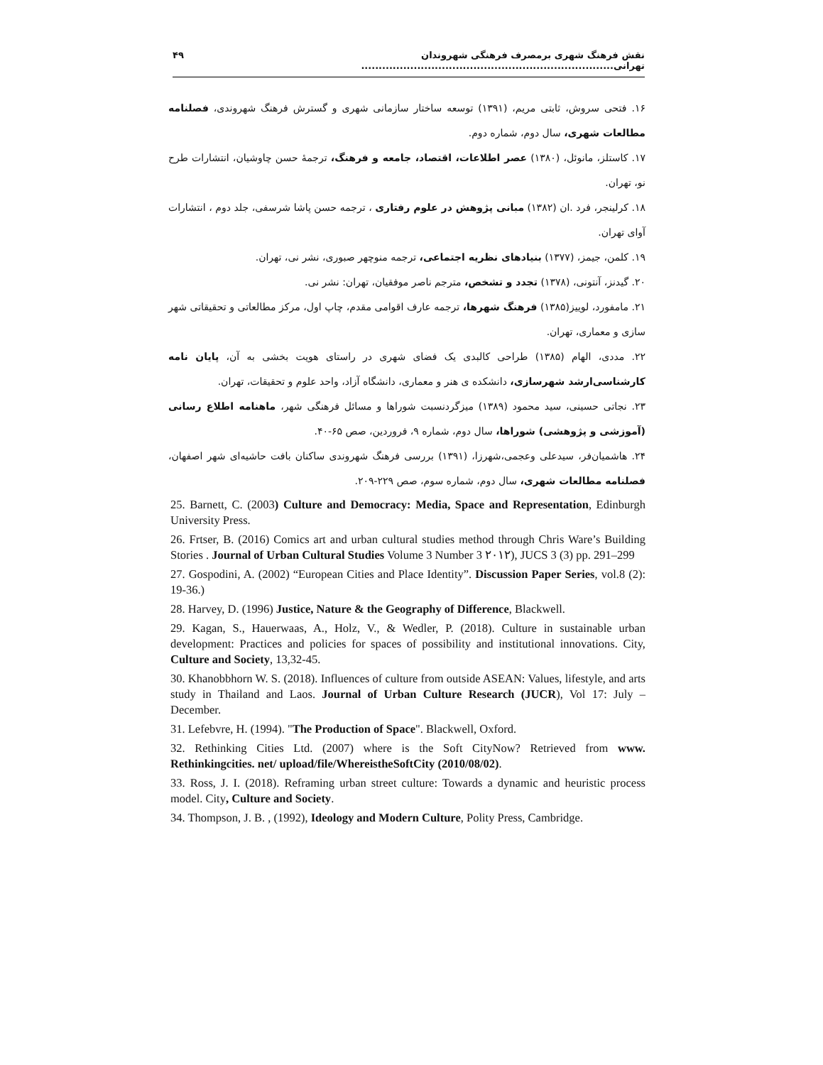نقش فرهنگ شهری برمصرف فرهنگی شهروندان تهرانی........................................................................ ۴۹
۱۶. فتحی سروش، ثابتی مریم، (۱۳۹۱) توسعه ساختار سازمانی شهری و گسترش فرهنگ شهروندی، فصلنامه مطالعات شهری، سال دوم، شماره دوم.
۱۷. کاستلز، مانوئل، (۱۳۸۰) عصر اطلاعات، اقتصاد، جامعه و فرهنگ، ترجمهٔ حسن چاوشیان، انتشارات طرح نو، تهران.
۱۸. کرلینجر، فرد .ان (۱۳۸۲) مبانی پژوهش در علوم رفتاری ، ترجمه حسن پاشا شرسفی، جلد دوم ، انتشارات آوای تهران.
۱۹. کلمن، جیمز، (۱۳۷۷) بنیادهای نظریه اجتماعی، ترجمه منوچهر صبوری، نشر نی، تهران.
۲۰. گیدنز، آنتونی، (۱۳۷۸) تجدد و تشخص، مترجم ناصر موفقیان، تهران: نشر نی.
۲۱. مامفورد، لوییز(۱۳۸۵) فرهنگ شهرها، ترجمه عارف اقوامی مقدم، چاپ اول، مرکز مطالعاتی و تحقیقاتی شهر سازی و معماری، تهران.
۲۲. مددی، الهام (۱۳۸۵) طراحی کالبدی یک فضای شهری در راستای هویت بخشی به آن، پایان نامه کارشناسی‌ارشد شهرسازی، دانشکده ی هنر و معماری، دانشگاه آزاد، واحد علوم و تحقیقات، تهران.
۲۳. نجاتی حسینی، سید محمود (۱۳۸۹) میزگردنسبت شوراها و مسائل فرهنگی شهر، ماهنامه اطلاع رسانی (آموزشی و پژوهشی) شوراها، سال دوم، شماره ۹، فروردین، صص ۶۵-۴۰.
۲۴. هاشمیان‌فر، سیدعلی وعجمی،شهرزا، (۱۳۹۱) بررسی فرهنگ شهروندی ساکنان بافت حاشیه‌ای شهر اصفهان، فصلنامه مطالعات شهری، سال دوم، شماره سوم، صص ۲۲۹-۲۰۹.
25. Barnett, C. (2003) Culture and Democracy: Media, Space and Representation, Edinburgh University Press.
26. Frtser, B. (2016) Comics art and urban cultural studies method through Chris Ware’s Building Stories . Journal of Urban Cultural Studies Volume 3 Number 3 ۲۰۱۲), JUCS 3 (3) pp. 291–299
27. Gospodini, A. (2002) “European Cities and Place Identity”. Discussion Paper Series, vol.8 (2): 19-36.)
28. Harvey, D. (1996) Justice, Nature & the Geography of Difference, Blackwell.
29. Kagan, S., Hauerwaas, A., Holz, V., & Wedler, P. (2018). Culture in sustainable urban development: Practices and policies for spaces of possibility and institutional innovations. City, Culture and Society, 13,32-45.
30. Khanobbhorn W. S. (2018). Influences of culture from outside ASEAN: Values, lifestyle, and arts study in Thailand and Laos. Journal of Urban Culture Research (JUCR), Vol 17: July – December.
31. Lefebvre, H. (1994). "The Production of Space". Blackwell, Oxford.
32. Rethinking Cities Ltd. (2007) where is the Soft CityNow? Retrieved from www. Rethinkingcities. net/ upload/file/WhereistheSoftCity (2010/08/02).
33. Ross, J. I. (2018). Reframing urban street culture: Towards a dynamic and heuristic process model. City, Culture and Society.
34. Thompson, J. B. , (1992), Ideology and Modern Culture, Polity Press, Cambridge.